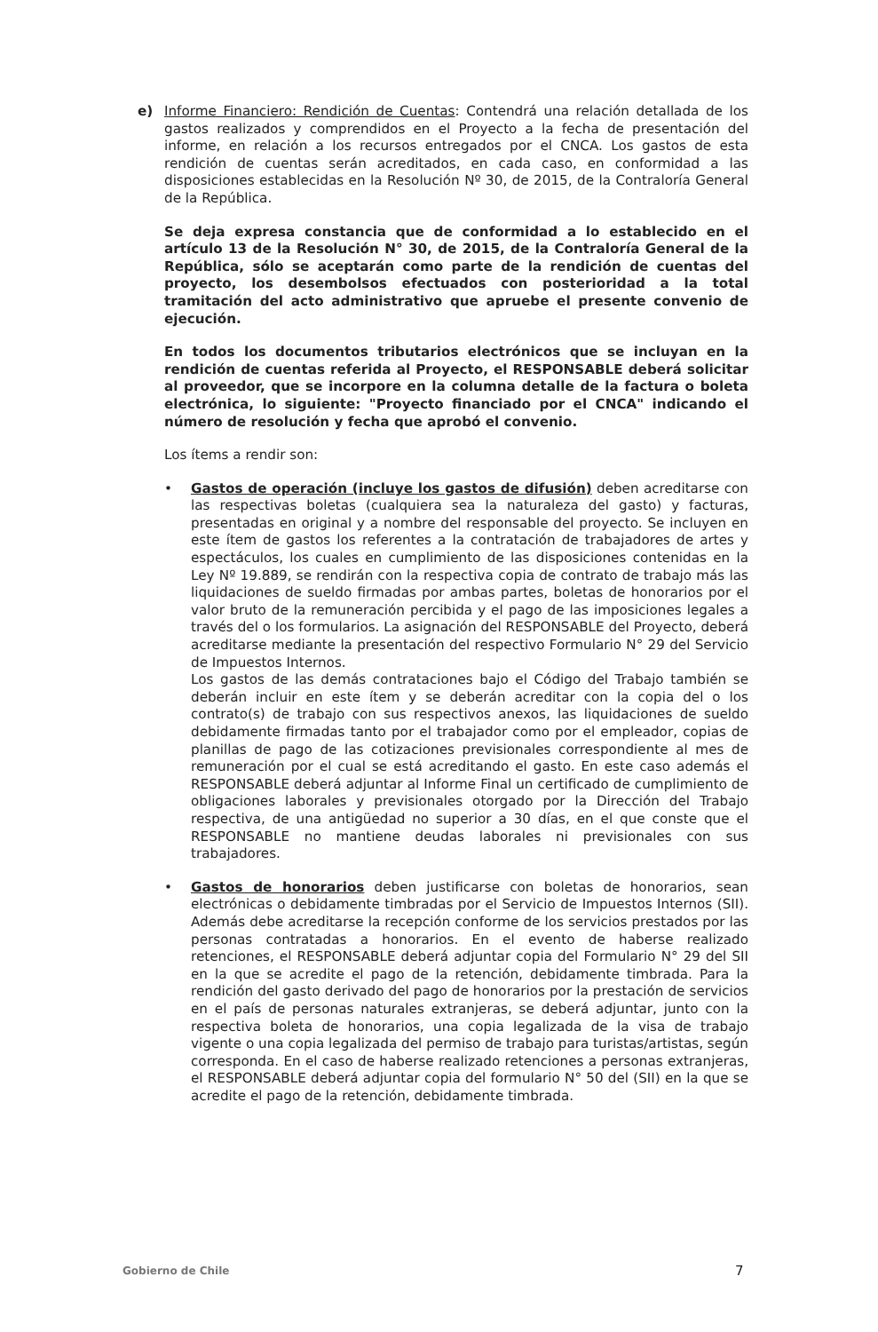e) Informe Financiero: Rendición de Cuentas: Contendrá una relación detallada de los gastos realizados y comprendidos en el Proyecto a la fecha de presentación del informe, en relación a los recursos entregados por el CNCA. Los gastos de esta rendición de cuentas serán acreditados, en cada caso, en conformidad a las disposiciones establecidas en la Resolución Nº 30, de 2015, de la Contraloría General de la República.
Se deja expresa constancia que de conformidad a lo establecido en el artículo 13 de la Resolución N° 30, de 2015, de la Contraloría General de la República, sólo se aceptarán como parte de la rendición de cuentas del proyecto, los desembolsos efectuados con posterioridad a la total tramitación del acto administrativo que apruebe el presente convenio de ejecución.
En todos los documentos tributarios electrónicos que se incluyan en la rendición de cuentas referida al Proyecto, el RESPONSABLE deberá solicitar al proveedor, que se incorpore en la columna detalle de la factura o boleta electrónica, lo siguiente: "Proyecto financiado por el CNCA" indicando el número de resolución y fecha que aprobó el convenio.
Los ítems a rendir son:
• Gastos de operación (incluye los gastos de difusión) deben acreditarse con las respectivas boletas (cualquiera sea la naturaleza del gasto) y facturas, presentadas en original y a nombre del responsable del proyecto. Se incluyen en este ítem de gastos los referentes a la contratación de trabajadores de artes y espectáculos, los cuales en cumplimiento de las disposiciones contenidas en la Ley Nº 19.889, se rendirán con la respectiva copia de contrato de trabajo más las liquidaciones de sueldo firmadas por ambas partes, boletas de honorarios por el valor bruto de la remuneración percibida y el pago de las imposiciones legales a través del o los formularios. La asignación del RESPONSABLE del Proyecto, deberá acreditarse mediante la presentación del respectivo Formulario N° 29 del Servicio de Impuestos Internos.
Los gastos de las demás contrataciones bajo el Código del Trabajo también se deberán incluir en este ítem y se deberán acreditar con la copia del o los contrato(s) de trabajo con sus respectivos anexos, las liquidaciones de sueldo debidamente firmadas tanto por el trabajador como por el empleador, copias de planillas de pago de las cotizaciones previsionales correspondiente al mes de remuneración por el cual se está acreditando el gasto. En este caso además el RESPONSABLE deberá adjuntar al Informe Final un certificado de cumplimiento de obligaciones laborales y previsionales otorgado por la Dirección del Trabajo respectiva, de una antigüedad no superior a 30 días, en el que conste que el RESPONSABLE no mantiene deudas laborales ni previsionales con sus trabajadores.
• Gastos de honorarios deben justificarse con boletas de honorarios, sean electrónicas o debidamente timbradas por el Servicio de Impuestos Internos (SII). Además debe acreditarse la recepción conforme de los servicios prestados por las personas contratadas a honorarios. En el evento de haberse realizado retenciones, el RESPONSABLE deberá adjuntar copia del Formulario N° 29 del SII en la que se acredite el pago de la retención, debidamente timbrada. Para la rendición del gasto derivado del pago de honorarios por la prestación de servicios en el país de personas naturales extranjeras, se deberá adjuntar, junto con la respectiva boleta de honorarios, una copia legalizada de la visa de trabajo vigente o una copia legalizada del permiso de trabajo para turistas/artistas, según corresponda. En el caso de haberse realizado retenciones a personas extranjeras, el RESPONSABLE deberá adjuntar copia del formulario N° 50 del (SII) en la que se acredite el pago de la retención, debidamente timbrada.
Gobierno de Chile 7